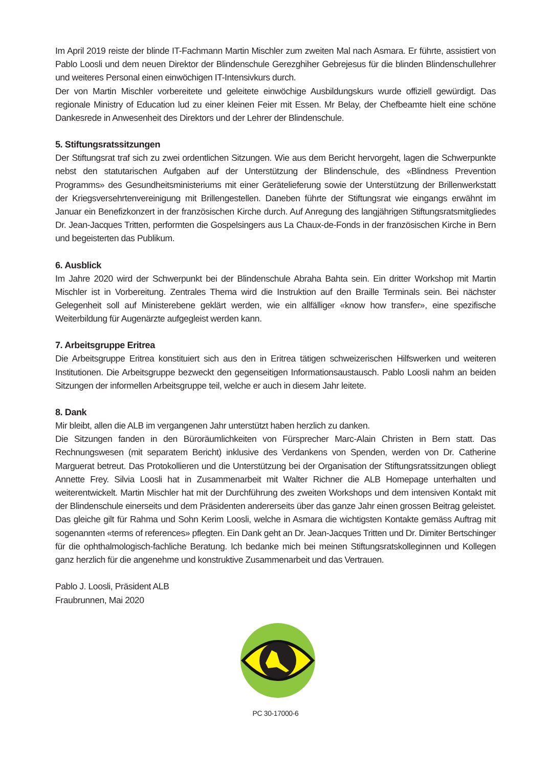Im April 2019 reiste der blinde IT-Fachmann Martin Mischler zum zweiten Mal nach Asmara. Er führte, assistiert von Pablo Loosli und dem neuen Direktor der Blindenschule Gerezghiher Gebrejesus für die blinden Blindenschullehrer und weiteres Personal einen einwöchigen IT-Intensivkurs durch.
Der von Martin Mischler vorbereitete und geleitete einwöchige Ausbildungskurs wurde offiziell gewürdigt. Das regionale Ministry of Education lud zu einer kleinen Feier mit Essen. Mr Belay, der Chefbeamte hielt eine schöne Dankesrede in Anwesenheit des Direktors und der Lehrer der Blindenschule.
5. Stiftungsratssitzungen
Der Stiftungsrat traf sich zu zwei ordentlichen Sitzungen. Wie aus dem Bericht hervorgeht, lagen die Schwerpunkte nebst den statutarischen Aufgaben auf der Unterstützung der Blindenschule, des «Blindness Prevention Programms» des Gesundheitsministeriums mit einer Gerätelieferung sowie der Unterstützung der Brillenwerkstatt der Kriegsversehrtenvereinigung mit Brillengestellen. Daneben führte der Stiftungsrat wie eingangs erwähnt im Januar ein Benefizkonzert in der französischen Kirche durch. Auf Anregung des langjährigen Stiftungsratsmitgliedes Dr. Jean-Jacques Tritten, performten die Gospelsingers aus La Chaux-de-Fonds in der französischen Kirche in Bern und begeisterten das Publikum.
6. Ausblick
Im Jahre 2020 wird der Schwerpunkt bei der Blindenschule Abraha Bahta sein. Ein dritter Workshop mit Martin Mischler ist in Vorbereitung. Zentrales Thema wird die Instruktion auf den Braille Terminals sein. Bei nächster Gelegenheit soll auf Ministerebene geklärt werden, wie ein allfälliger «know how transfer», eine spezifische Weiterbildung für Augenärzte aufgegleist werden kann.
7. Arbeitsgruppe Eritrea
Die Arbeitsgruppe Eritrea konstituiert sich aus den in Eritrea tätigen schweizerischen Hilfswerken und weiteren Institutionen. Die Arbeitsgruppe bezweckt den gegenseitigen Informationsaustausch. Pablo Loosli nahm an beiden Sitzungen der informellen Arbeitsgruppe teil, welche er auch in diesem Jahr leitete.
8. Dank
Mir bleibt, allen die ALB im vergangenen Jahr unterstützt haben herzlich zu danken.
Die Sitzungen fanden in den Büroräumlichkeiten von Fürsprecher Marc-Alain Christen in Bern statt. Das Rechnungswesen (mit separatem Bericht) inklusive des Verdankens von Spenden, werden von Dr. Catherine Marguerat betreut. Das Protokollieren und die Unterstützung bei der Organisation der Stiftungsratssitzungen obliegt Annette Frey. Silvia Loosli hat in Zusammenarbeit mit Walter Richner die ALB Homepage unterhalten und weiterentwickelt. Martin Mischler hat mit der Durchführung des zweiten Workshops und dem intensiven Kontakt mit der Blindenschule einerseits und dem Präsidenten andererseits über das ganze Jahr einen grossen Beitrag geleistet. Das gleiche gilt für Rahma und Sohn Kerim Loosli, welche in Asmara die wichtigsten Kontakte gemäss Auftrag mit sogenannten «terms of references» pflegten. Ein Dank geht an Dr. Jean-Jacques Tritten und Dr. Dimiter Bertschinger für die ophthalmologisch-fachliche Beratung. Ich bedanke mich bei meinen Stiftungsratskolleginnen und Kollegen ganz herzlich für die angenehme und konstruktive Zusammenarbeit und das Vertrauen.
Pablo J. Loosli, Präsident ALB
Fraubrunnen, Mai 2020
PC 30-17000-6